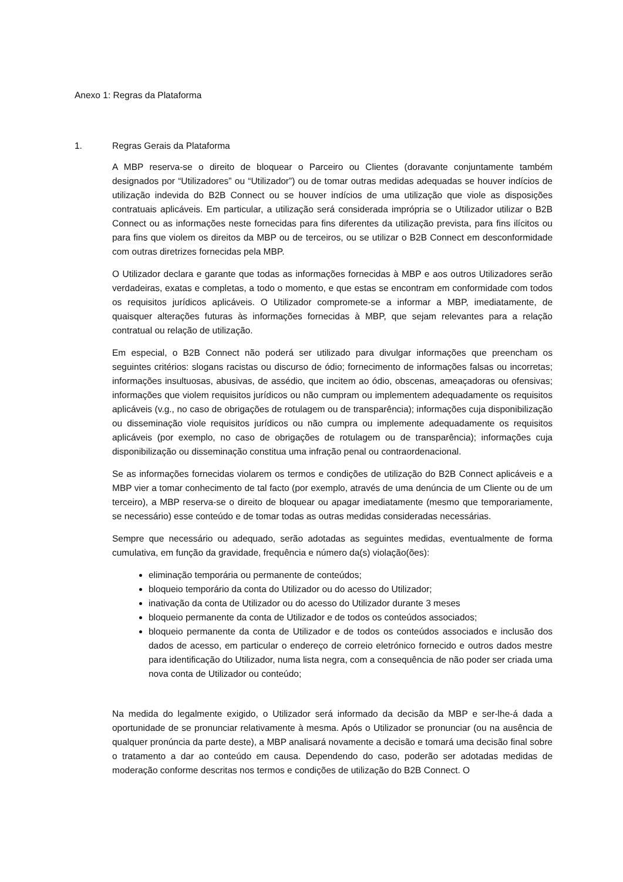Anexo 1: Regras da Plataforma
1. Regras Gerais da Plataforma
A MBP reserva-se o direito de bloquear o Parceiro ou Clientes (doravante conjuntamente também designados por “Utilizadores” ou “Utilizador”) ou de tomar outras medidas adequadas se houver indícios de utilização indevida do B2B Connect ou se houver indícios de uma utilização que viole as disposições contratuais aplicáveis. Em particular, a utilização será considerada imprópria se o Utilizador utilizar o B2B Connect ou as informações neste fornecidas para fins diferentes da utilização prevista, para fins ilícitos ou para fins que violem os direitos da MBP ou de terceiros, ou se utilizar o B2B Connect em desconformidade com outras diretrizes fornecidas pela MBP.
O Utilizador declara e garante que todas as informações fornecidas à MBP e aos outros Utilizadores serão verdadeiras, exatas e completas, a todo o momento, e que estas se encontram em conformidade com todos os requisitos jurídicos aplicáveis. O Utilizador compromete-se a informar a MBP, imediatamente, de quaisquer alterações futuras às informações fornecidas à MBP, que sejam relevantes para a relação contratual ou relação de utilização.
Em especial, o B2B Connect não poderá ser utilizado para divulgar informações que preencham os seguintes critérios: slogans racistas ou discurso de ódio; fornecimento de informações falsas ou incorretas; informações insultuosas, abusivas, de assédio, que incitem ao ódio, obscenas, ameaçadoras ou ofensivas; informações que violem requisitos jurídicos ou não cumpram ou implementem adequadamente os requisitos aplicáveis (v.g., no caso de obrigações de rotulagem ou de transparência); informações cuja disponibilização ou disseminação viole requisitos jurídicos ou não cumpra ou implemente adequadamente os requisitos aplicáveis (por exemplo, no caso de obrigações de rotulagem ou de transparência); informações cuja disponibilização ou disseminação constitua uma infração penal ou contraordenacional.
Se as informações fornecidas violarem os termos e condições de utilização do B2B Connect aplicáveis e a MBP vier a tomar conhecimento de tal facto (por exemplo, através de uma denúncia de um Cliente ou de um terceiro), a MBP reserva-se o direito de bloquear ou apagar imediatamente (mesmo que temporariamente, se necessário) esse conteúdo e de tomar todas as outras medidas consideradas necessárias.
Sempre que necessário ou adequado, serão adotadas as seguintes medidas, eventualmente de forma cumulativa, em função da gravidade, frequência e número da(s) violação(ões):
eliminação temporária ou permanente de conteúdos;
bloqueio temporário da conta do Utilizador ou do acesso do Utilizador;
inativação da conta de Utilizador ou do acesso do Utilizador durante 3 meses
bloqueio permanente da conta de Utilizador e de todos os conteúdos associados;
bloqueio permanente da conta de Utilizador e de todos os conteúdos associados e inclusão dos dados de acesso, em particular o endereço de correio eletrónico fornecido e outros dados mestre para identificação do Utilizador, numa lista negra, com a consequência de não poder ser criada uma nova conta de Utilizador ou conteúdo;
Na medida do legalmente exigido, o Utilizador será informado da decisão da MBP e ser-lhe-á dada a oportunidade de se pronunciar relativamente à mesma. Após o Utilizador se pronunciar (ou na ausência de qualquer pronúncia da parte deste), a MBP analisará novamente a decisão e tomará uma decisão final sobre o tratamento a dar ao conteúdo em causa. Dependendo do caso, poderão ser adotadas medidas de moderação conforme descritas nos termos e condições de utilização do B2B Connect. O